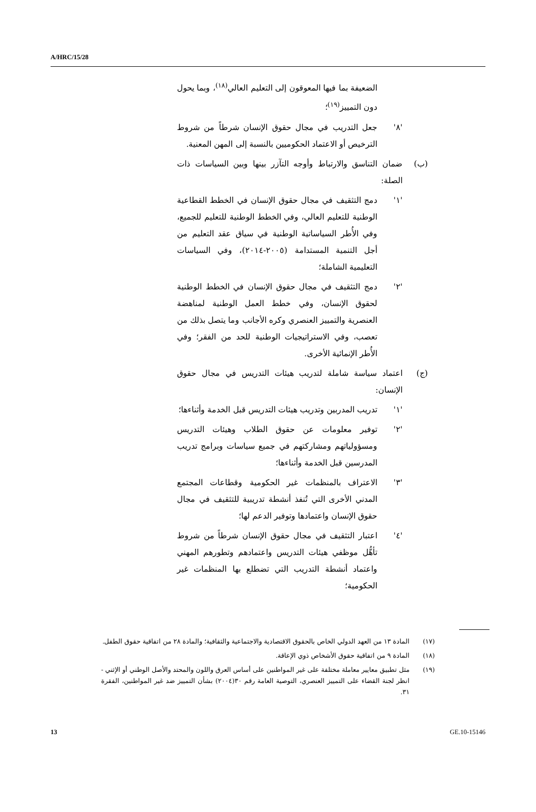A/HRC/15/28
الضعيفة بما فيها المعوقون إلى التعليم العالي<sup>(١٨)</sup>، وبما يحول دون التمييز<sup>(١٩)</sup>؛
'٨' جعل التدريب في مجال حقوق الإنسان شرطاً من شروط الترخيص أو الاعتماد الحكوميين بالنسبة إلى المهن المعنية.
(ب) ضمان التناسق والارتباط وأوجه التآزر بينها وبين السياسات ذات الصلة:
'١' دمج التثقيف في مجال حقوق الإنسان في الخطط القطاعية الوطنية للتعليم العالي، وفي الخطط الوطنية للتعليم للجميع، وفي الأُطر السياساتية الوطنية في سياق عقد التعليم من أجل التنمية المستدامة (٢٠٠٥-٢٠١٤)، وفي السياسات التعليمية الشاملة؛
'٢' دمج التثقيف في مجال حقوق الإنسان في الخطط الوطنية لحقوق الإنسان، وفي خطط العمل الوطنية لمناهضة العنصرية والتمييز العنصري وكره الأجانب وما يتصل بذلك من تعصب، وفي الاستراتيجيات الوطنية للحد من الفقر؛ وفي الأُطر الإنمائية الأخرى.
(ج) اعتماد سياسة شاملة لتدريب هيئات التدريس في مجال حقوق الإنسان:
'١' تدريب المدربين وتدريب هيئات التدريس قبل الخدمة وأثناءها؛
'٢' توفير معلومات عن حقوق الطلاب وهيئات التدريس ومسؤولياتهم ومشاركتهم في جميع سياسات وبرامج تدريب المدرسين قبل الخدمة وأثناءها؛
'٣' الاعتراف بالمنظمات غير الحكومية وقطاعات المجتمع المدني الأخرى التي تُنفذ أنشطة تدريبية للتثقيف في مجال حقوق الإنسان واعتمادها وتوفير الدعم لها؛
'٤' اعتبار التثقيف في مجال حقوق الإنسان شرطاً من شروط تأهُّل موظفي هيئات التدريس واعتمادهم وتطورهم المهني واعتماد أنشطة التدريب التي تضطلع بها المنظمات غير الحكومية؛
(١٧) المادة ١٣ من العهد الدولي الخاص بالحقوق الاقتصادية والاجتماعية والثقافية؛ والمادة ٢٨ من اتفاقية حقوق الطفل.
(١٨) المادة ٩ من اتفاقية حقوق الأشخاص ذوي الإعاقة.
(١٩) مثل تطبيق معايير معاملة مختلفة على غير المواطنين على أساس العرق واللون والمحتد والأصل الوطني أو الإثني - انظر لجنة القضاء على التمييز العنصري، التوصية العامة رقم ٣٠(٢٠٠٤) بشأن التمييز ضد غير المواطنين، الفقرة ٣١.
13 GE.10-15146